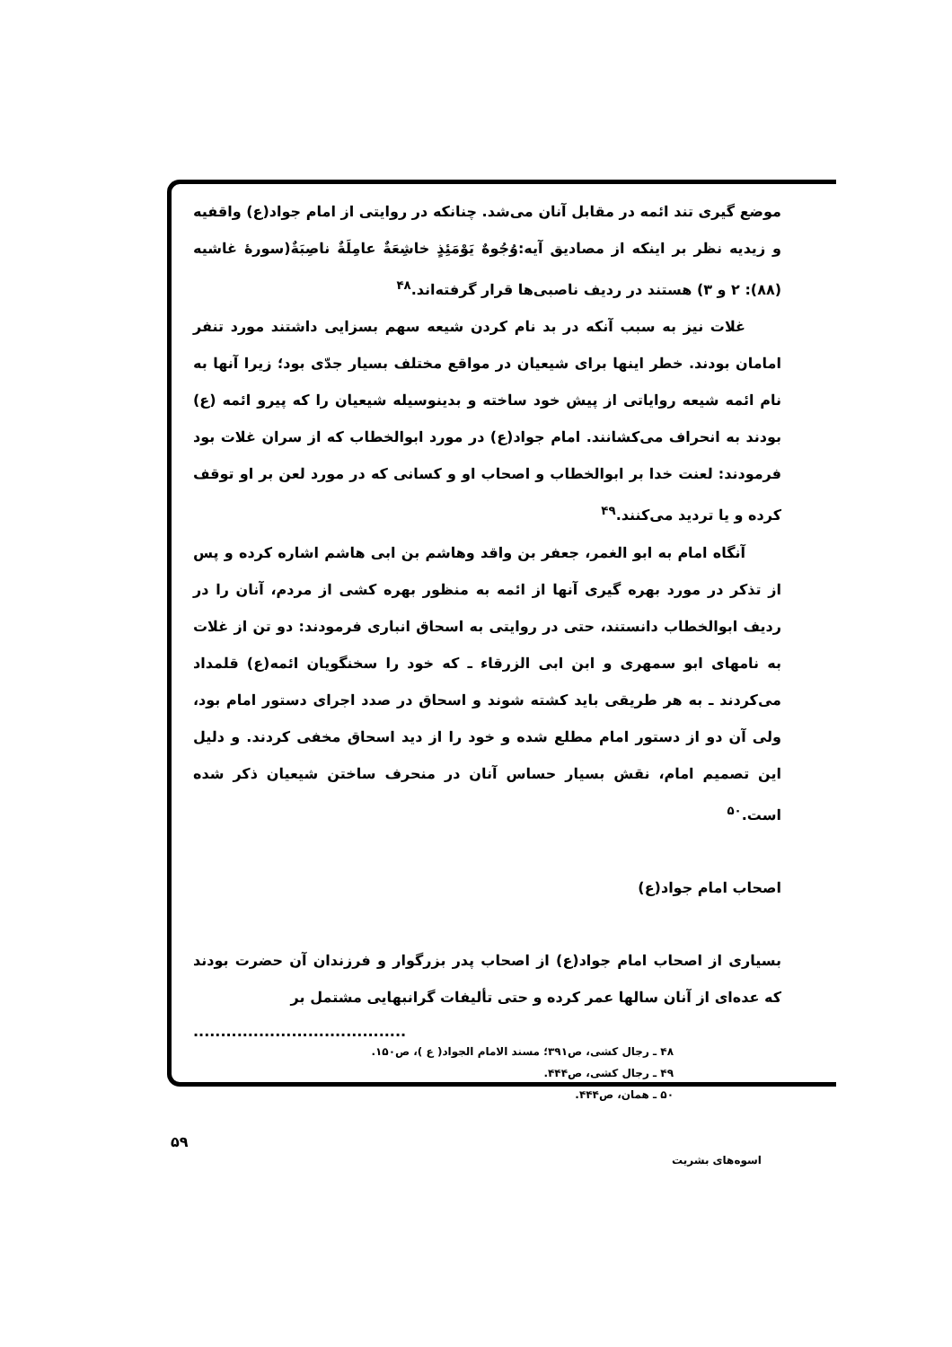موضع گیری تند ائمه در مقابل آنان می‌شد. چنانکه در روایتی از امام جواد(ع) واقفیه و زیدیه نظر بر اینکه از مصادیق آیه:وُجُوهٌ یَوْمَئِذٍ خاشِعَةٌ عامِلَةٌ ناصِبَةٌ(سورهٔ غاشیه (۸۸): ۲ و ۳) هستند در ردیف ناصبی‌ها قرار گرفته‌اند.<sup>۴۸</sup>
غلات نیز به سبب آنکه در بد نام کردن شیعه سهم بسزایی داشتند مورد تنفر امامان بودند. خطر اینها برای شیعیان در مواقع مختلف بسیار جدّی بود؛ زیرا آنها به نام ائمه شیعه روایاتی از پیش خود ساخته و بدینوسیله شیعیان را که پیرو ائمه (ع) بودند به انحراف می‌کشانند. امام جواد(ع) در مورد ابوالخطاب که از سران غلات بود فرمودند: لعنت خدا بر ابوالخطاب و اصحاب او و کسانی که در مورد لعن بر او توقف کرده و یا تردید می‌کنند.<sup>۴۹</sup>
آنگاه امام به ابو الغمر، جعفر بن واقد وهاشم بن ابی هاشم اشاره کرده و پس از تذکر در مورد بهره گیری آنها از ائمه به منظور بهره کشی از مردم، آنان را در ردیف ابوالخطاب دانستند، حتی در روایتی به اسحاق انباری فرمودند: دو تن از غلات به نامهای ابو سمهری و ابن ابی الزرقاء ـ که خود را سخنگویان ائمه(ع) قلمداد می‌کردند ـ به هر طریقی باید کشته شوند و اسحاق در صدد اجرای دستور امام بود، ولی آن دو از دستور امام مطلع شده و خود را از دید اسحاق مخفی کردند. و دلیل این تصمیم امام، نقش بسیار حساس آنان در منحرف ساختن شیعیان ذکر شده است.<sup>۵۰</sup>
اصحاب امام جواد(ع)
بسیاری از اصحاب امام جواد(ع) از اصحاب پدر بزرگوار و فرزندان آن حضرت بودند که عده‌ای از آنان سالها عمر کرده و حتی تألیفات گرانبهایی مشتمل بر
.......................................
۴۸ ـ رجال کشی، ص۳۹۱؛ مسند الامام الجواد( ع )، ص۱۵۰.
۴۹ ـ رجال کشی، ص۴۴۴.
۵۰ ـ همان، ص۴۴۴.
۵۹
اسوه‌های بشریت